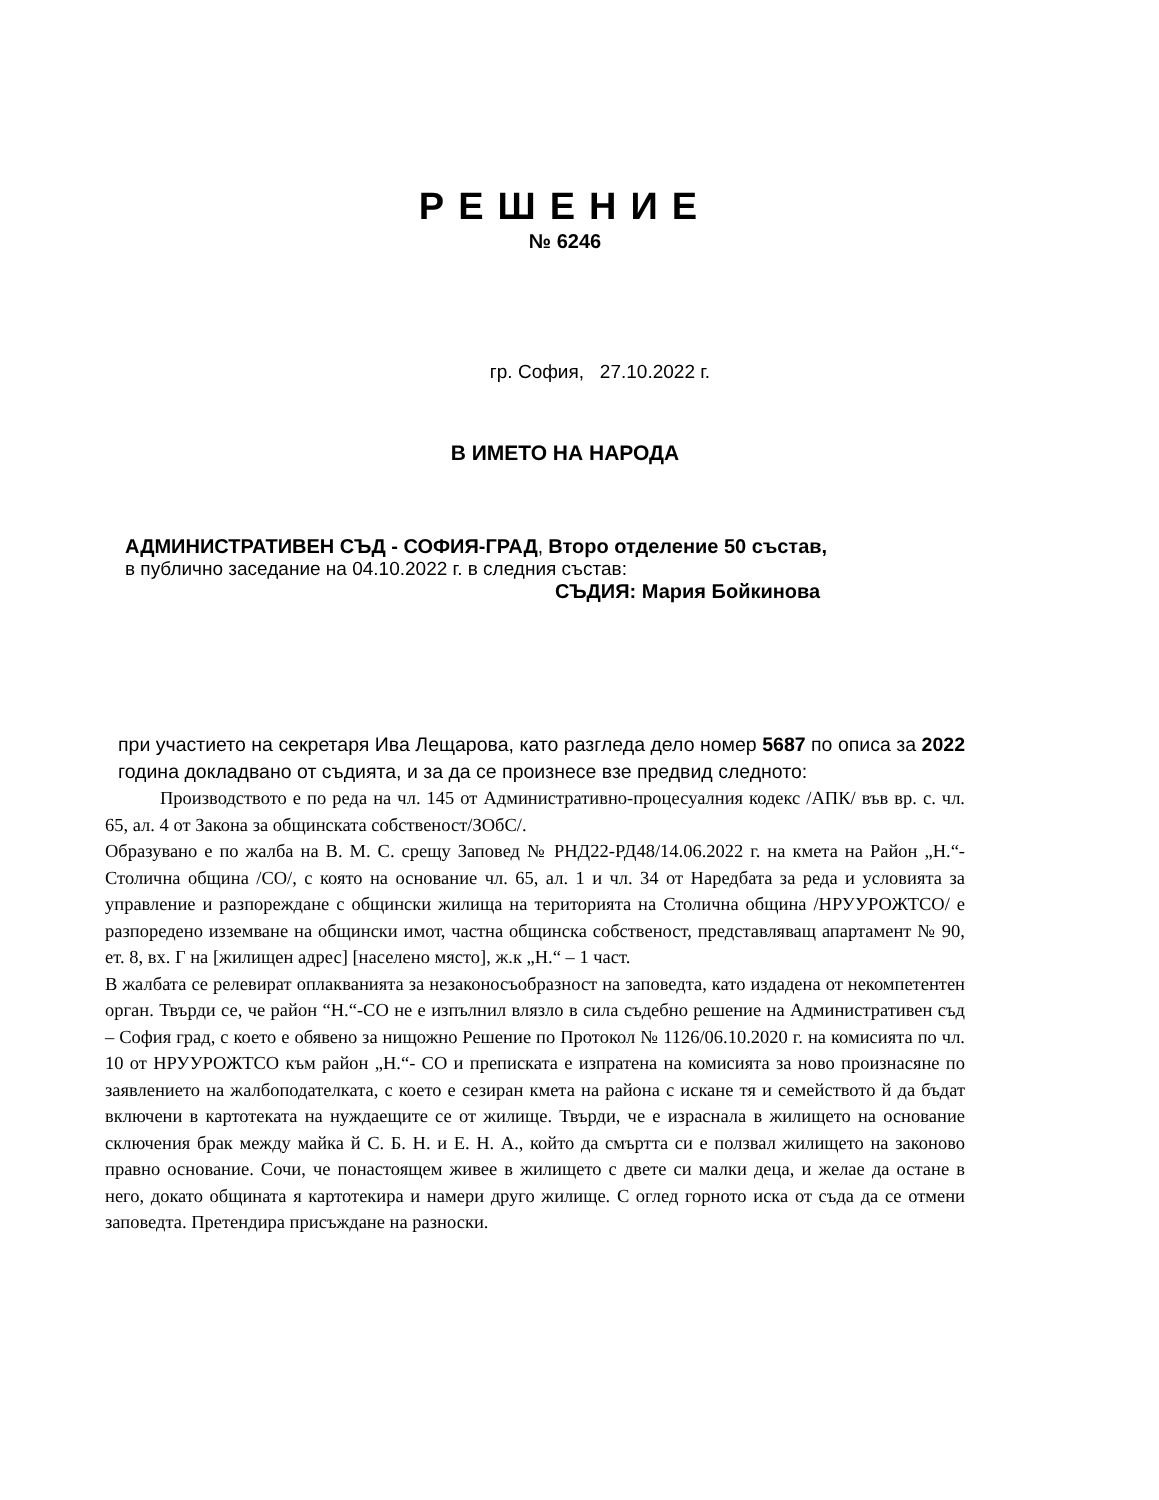РЕШЕНИЕ
№ 6246
гр. София, 27.10.2022 г.
В ИМЕТО НА НАРОДА
АДМИНИСТРАТИВЕН СЪД - СОФИЯ-ГРАД, Второ отделение 50 състав,
в публично заседание на 04.10.2022 г. в следния състав:
СЪДИЯ: Мария Бойкинова
при участието на секретаря Ива Лещарова, като разгледа дело номер 5687 по описа за 2022 година докладвано от съдията, и за да се произнесе взе предвид следното:
Производството е по реда на чл. 145 от Административно-процесуалния кодекс /АПК/ във вр. с. чл. 65, ал. 4 от Закона за общинската собственост/ЗОбС/.
Образувано е по жалба на В. М. С. срещу Заповед № РНД22-РД48/14.06.2022 г. на кмета на Район „Н.“- Столична община /СО/, с която на основание чл. 65, ал. 1 и чл. 34 от Наредбата за реда и условията за управление и разпореждане с общински жилища на територията на Столична община /НРУУРОЖТСО/ е разпоредено изземване на общински имот, частна общинска собственост, представляващ апартамент № 90, ет. 8, вх. Г на [жилищен адрес] [населено място], ж.к „Н.“ – 1 част.
В жалбата се релевират оплакванията за незаконосъобразност на заповедта, като издадена от некомпетентен орган. Твърди се, че район “Н.“-СО не е изпълнил влязло в сила съдебно решение на Административен съд – София град, с което е обявено за нищожно Решение по Протокол № 1126/06.10.2020 г. на комисията по чл. 10 от НРУУРОЖТСО към район „Н.“- СО и преписката е изпратена на комисията за ново произнасяне по заявлението на жалбоподателката, с което е сезиран кмета на района с искане тя и семейството й да бъдат включени в картотеката на нуждаещите се от жилище. Твърди, че е израснала в жилището на основание сключения брак между майка й С. Б. Н. и Е. Н. А., който да смъртта си е ползвал жилището на законово правно основание. Сочи, че понастоящем живее в жилището с двете си малки деца, и желае да остане в него, докато общината я картотекира и намери друго жилище. С оглед горното иска от съда да се отмени заповедта. Претендира присъждане на разноски.